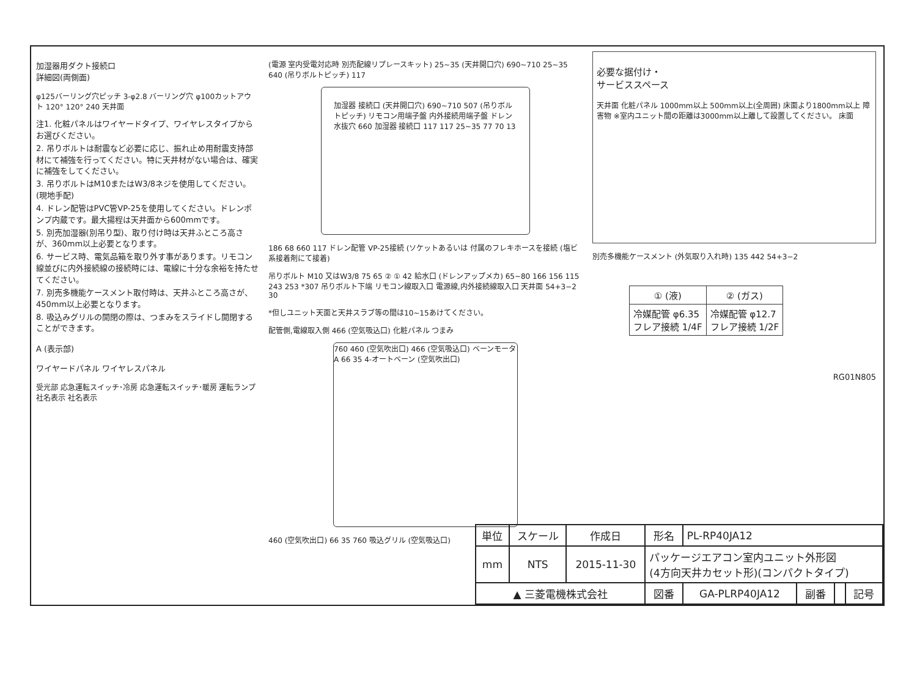加湿器用ダクト接続口
詳細図(両側面)
φ125バーリング穴ピッチ 3-φ2.8 バーリング穴 φ100カットアウト 120° 120° 240 天井面
注1. 化粧パネルはワイヤードタイプ、ワイヤレスタイプからお選びください。
2. 吊りボルトは耐震など必要に応じ、振れ止め用耐震支持部材にて補強を行ってください。特に天井材がない場合は、確実に補強をしてください。
3. 吊りボルトはM10またはW3/8ネジを使用してください。(現地手配)
4. ドレン配管はPVC管VP-25を使用してください。ドレンポンプ内蔵です。最大揚程は天井面から600mmです。
5. 別売加湿器(別吊り型)、取り付け時は天井ふところ高さが、360mm以上必要となります。
6. サービス時、電気品箱を取り外す事があります。リモコン線並びに内外接続線の接続時には、電線に十分な余裕を持たせてください。
7. 別売多機能ケースメント取付時は、天井ふところ高さが、450mm以上必要となります。
8. 吸込みグリルの開閉の際は、つまみをスライドし開閉することができます。
A (表示部)
ワイヤードパネル ワイヤレスパネル
受光部 応急運転スイッチ･冷房 応急運転スイッチ･暖房 運転ランプ 社名表示 社名表示
(電源 室内受電対応時 別売配線リプレースキット) 25~35 (天井開口穴) 690~710 25~35 640 (吊りボルトピッチ) 117
加湿器 接続口 (天井開口穴) 690~710 507 (吊りボルトピッチ) リモコン用端子盤 内外接続用端子盤 ドレン水抜穴 660 加湿器 接続口 117 117 25~35 77 70 13
186 68 660 117 ドレン配管 VP-25接続 (ソケットあるいは 付属のフレキホースを接続 (塩ビ系接着剤にて接着)
吊りボルト M10 又はW3/8 75 65 ② ① 42 給水口 (ドレンアップメカ) 65~80 166 156 115 243 253 *307 吊りボルト下端 リモコン線取入口 電源線,内外接続線取入口 天井面 54+3−2 30
*但しユニット天面と天井スラブ等の間は10~15あけてください。
配管側,電線取入側 466 (空気吸込口) 化粧パネル つまみ
760 460 (空気吹出口) 466 (空気吸込口) ベーンモータ A 66 35 4-オートベーン (空気吹出口)
460 (空気吹出口) 66 35 760 吸込グリル (空気吸込口)
必要な据付け・
サービススペース
天井面 化粧パネル 1000mm以上 500mm以上(全周囲) 床面より1800mm以上 障害物 ※室内ユニット間の距離は3000mm以上離して設置してください。 床面
別売多機能ケースメント (外気取り入れ時) 135 442 54+3−2
| ① (液) | ② (ガス) |
| --- | --- |
| 冷媒配管 φ6.35 フレア接続 1/4F | 冷媒配管 φ12.7 フレア接続 1/2F |
RG01N805
| 単位 | スケール | 作成日 | 形名 | PL-RP40JA12 | | | |
| mm | NTS | 2015-11-30 | パッケージエアコン室内ユニット外形図 (4方向天井カセット形)(コンパクトタイプ) | | | | |
| ▲ 三菱電機株式会社 | | | 図番 | GA-PLRP40JA12 | 副番 | | 記号 |